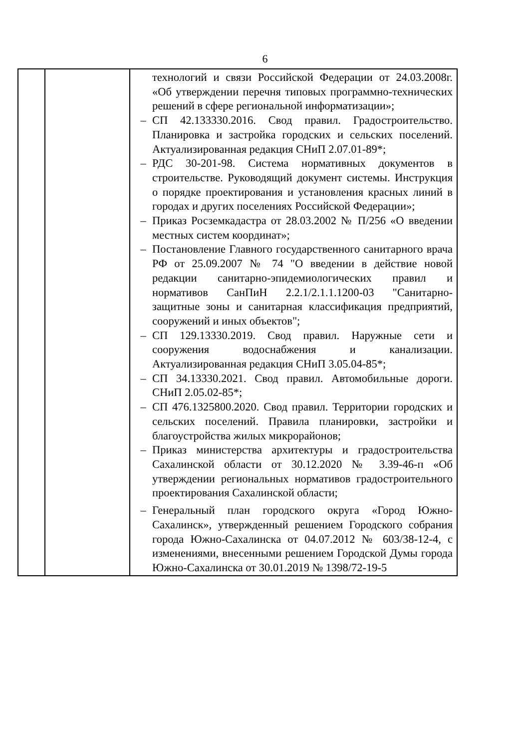6
| | | технологий и связи Российской Федерации от 24.03.2008г. «Об утверждении перечня типовых программно-технических решений в сфере региональной информатизации»; – СП 42.133330.2016. Свод правил. Градостроительство. Планировка и застройка городских и сельских поселений. Актуализированная редакция СНиП 2.07.01-89*; – РДС 30-201-98. Система нормативных документов в строительстве. Руководящий документ системы. Инструкция о порядке проектирования и установления красных линий в городах и других поселениях Российской Федерации»; – Приказ Росземкадастра от 28.03.2002 № П/256 «О введении местных систем координат»; – Постановление Главного государственного санитарного врача РФ от 25.09.2007 № 74 "О введении в действие новой редакции санитарно-эпидемиологических правил и нормативов СанПиН 2.2.1/2.1.1.1200-03 "Санитарно-защитные зоны и санитарная классификация предприятий, сооружений и иных объектов"; – СП 129.13330.2019. Свод правил. Наружные сети и сооружения водоснабжения и канализации. Актуализированная редакция СНиП 3.05.04-85*; – СП 34.13330.2021. Свод правил. Автомобильные дороги. СНиП 2.05.02-85*; – СП 476.1325800.2020. Свод правил. Территории городских и сельских поселений. Правила планировки, застройки и благоустройства жилых микрорайонов; – Приказ министерства архитектуры и градостроительства Сахалинской области от 30.12.2020 № 3.39-46-п «Об утверждении региональных нормативов градостроительного проектирования Сахалинской области; – Генеральный план городского округа «Город Южно-Сахалинск», утвержденный решением Городского собрания города Южно-Сахалинска от 04.07.2012 № 603/38-12-4, с изменениями, внесенными решением Городской Думы города Южно-Сахалинска от 30.01.2019 № 1398/72-19-5 |